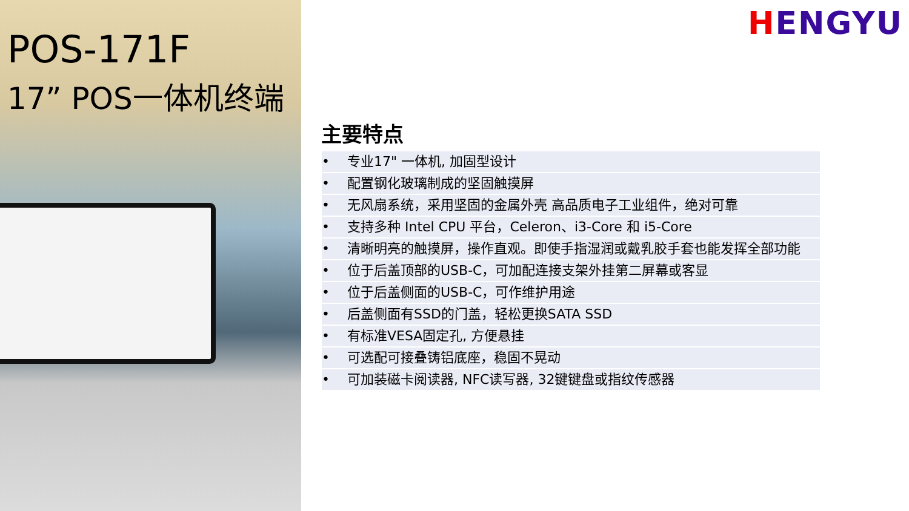POS-171F
17” POS一体机终端
HENGYU
主要特点
| • | 专业17" 一体机, 加固型设计 |
| • | 配置钢化玻璃制成的坚固触摸屏 |
| • | 无风扇系统，采用坚固的金属外壳 高品质电子工业组件，绝对可靠 |
| • | 支持多种 Intel CPU 平台，Celeron、i3-Core 和 i5-Core |
| • | 清晰明亮的触摸屏，操作直观。即使手指湿润或戴乳胶手套也能发挥全部功能 |
| • | 位于后盖顶部的USB-C，可加配连接支架外挂第二屏幕或客显 |
| • | 位于后盖侧面的USB-C，可作维护用途 |
| • | 后盖侧面有SSD的门盖，轻松更换SATA SSD |
| • | 有标准VESA固定孔, 方便悬挂 |
| • | 可选配可接叠铸铝底座，稳固不晃动 |
| • | 可加装磁卡阅读器, NFC读写器, 32键键盘或指纹传感器 |